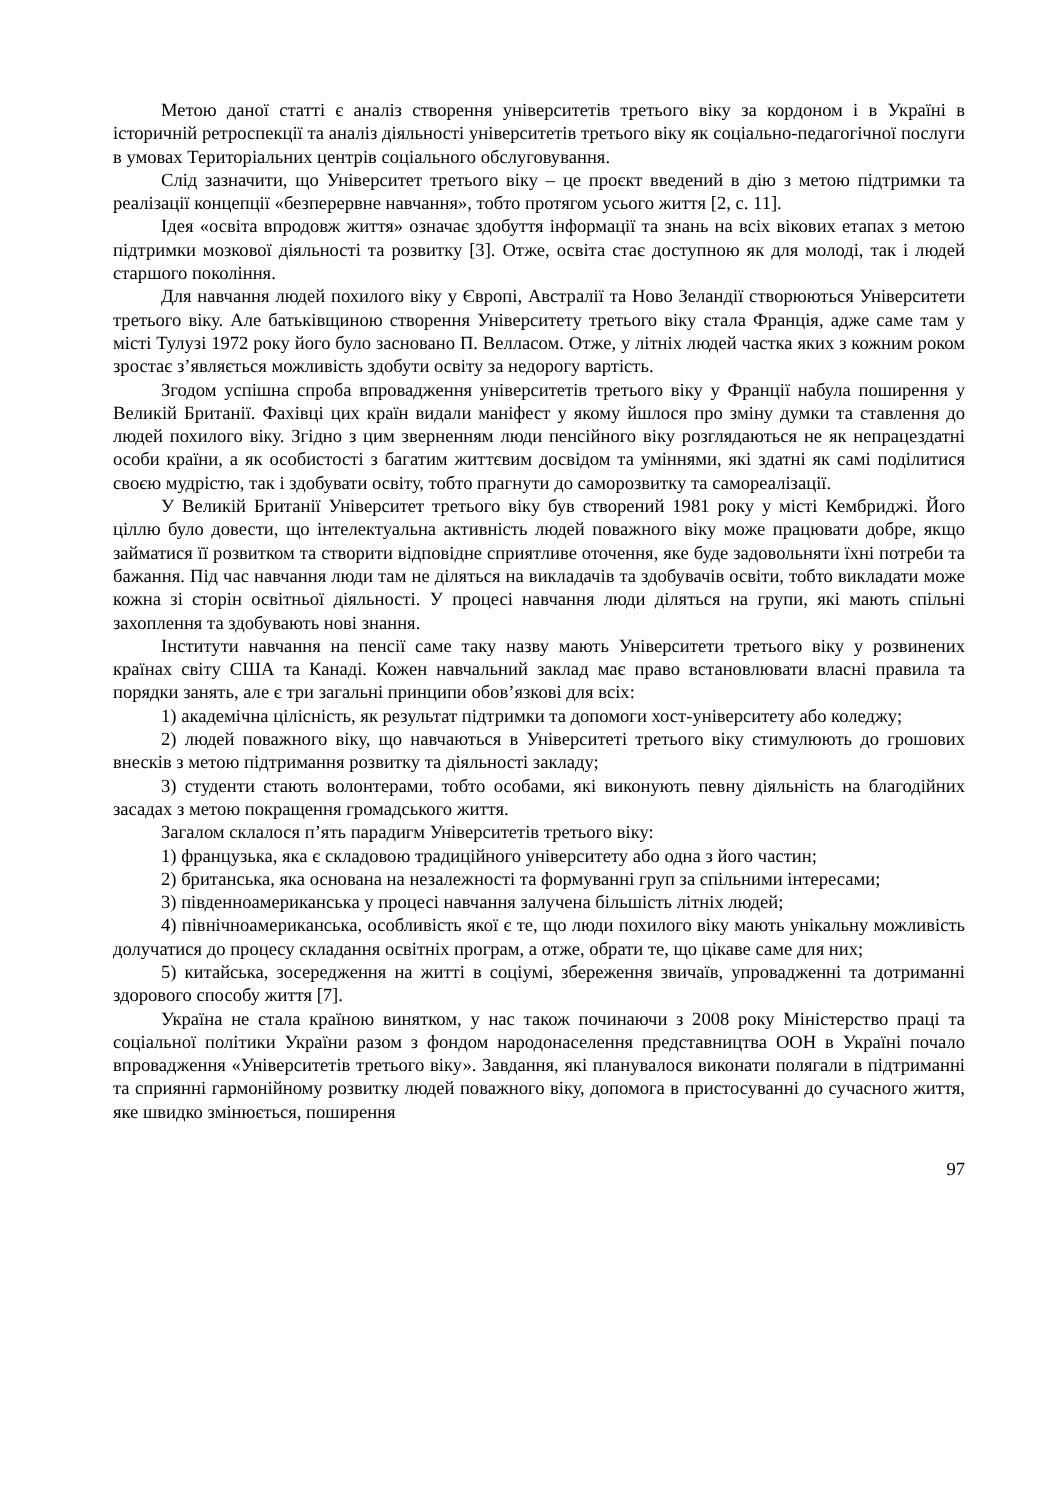Метою даної статті є аналіз створення університетів третього віку за кордоном і в Україні в історичній ретроспекції та аналіз діяльності університетів третього віку як соціально-педагогічної послуги в умовах Територіальних центрів соціального обслуговування.
Слід зазначити, що Університет третього віку – це проєкт введений в дію з метою підтримки та реалізації концепції «безперервне навчання», тобто протягом усього життя [2, с. 11].
Ідея «освіта впродовж життя» означає здобуття інформації та знань на всіх вікових етапах з метою підтримки мозкової діяльності та розвитку [3]. Отже, освіта стає доступною як для молоді, так і людей старшого покоління.
Для навчання людей похилого віку у Європі, Австралії та Ново Зеландії створюються Університети третього віку. Але батьківщиною створення Університету третього віку стала Франція, адже саме там у місті Тулузі 1972 року його було засновано П. Велласом. Отже, у літніх людей частка яких з кожним роком зростає з’являється можливість здобути освіту за недорогу вартість.
Згодом успішна спроба впровадження університетів третього віку у Франції набула поширення у Великій Британії. Фахівці цих країн видали маніфест у якому йшлося про зміну думки та ставлення до людей похилого віку. Згідно з цим зверненням люди пенсійного віку розглядаються не як непрацездатні особи країни, а як особистості з багатим життєвим досвідом та уміннями, які здатні як самі поділитися своєю мудрістю, так і здобувати освіту, тобто прагнути до саморозвитку та самореалізації.
У Великій Британії Університет третього віку був створений 1981 року у місті Кембриджі. Його ціллю було довести, що інтелектуальна активність людей поважного віку може працювати добре, якщо займатися її розвитком та створити відповідне сприятливе оточення, яке буде задовольняти їхні потреби та бажання. Під час навчання люди там не діляться на викладачів та здобувачів освіти, тобто викладати може кожна зі сторін освітньої діяльності. У процесі навчання люди діляться на групи, які мають спільні захоплення та здобувають нові знання.
Інститути навчання на пенсії саме таку назву мають Університети третього віку у розвинених країнах світу США та Канаді. Кожен навчальний заклад має право встановлювати власні правила та порядки занять, але є три загальні принципи обов’язкові для всіх:
1) академічна цілісність, як результат підтримки та допомоги хост-університету або коледжу;
2) людей поважного віку, що навчаються в Університеті третього віку стимулюють до грошових внесків з метою підтримання розвитку та діяльності закладу;
3) студенти стають волонтерами, тобто особами, які виконують певну діяльність на благодійних засадах з метою покращення громадського життя.
Загалом склалося п’ять парадигм Університетів третього віку:
1) французька, яка є складовою традиційного університету або одна з його частин;
2) британська, яка основана на незалежності та формуванні груп за спільними інтересами;
3) південноамериканська у процесі навчання залучена більшість літніх людей;
4) північноамериканська, особливість якої є те, що люди похилого віку мають унікальну можливість долучатися до процесу складання освітніх програм, а отже, обрати те, що цікаве саме для них;
5) китайська, зосередження на житті в соціумі, збереження звичаїв, упровадженні та дотриманні здорового способу життя [7].
Україна не стала країною винятком, у нас також починаючи з 2008 року Міністерство праці та соціальної політики України разом з фондом народонаселення представництва ООН в Україні почало впровадження «Університетів третього віку». Завдання, які планувалося виконати полягали в підтриманні та сприянні гармонійному розвитку людей поважного віку, допомога в пристосуванні до сучасного життя, яке швидко змінюється, поширення
97